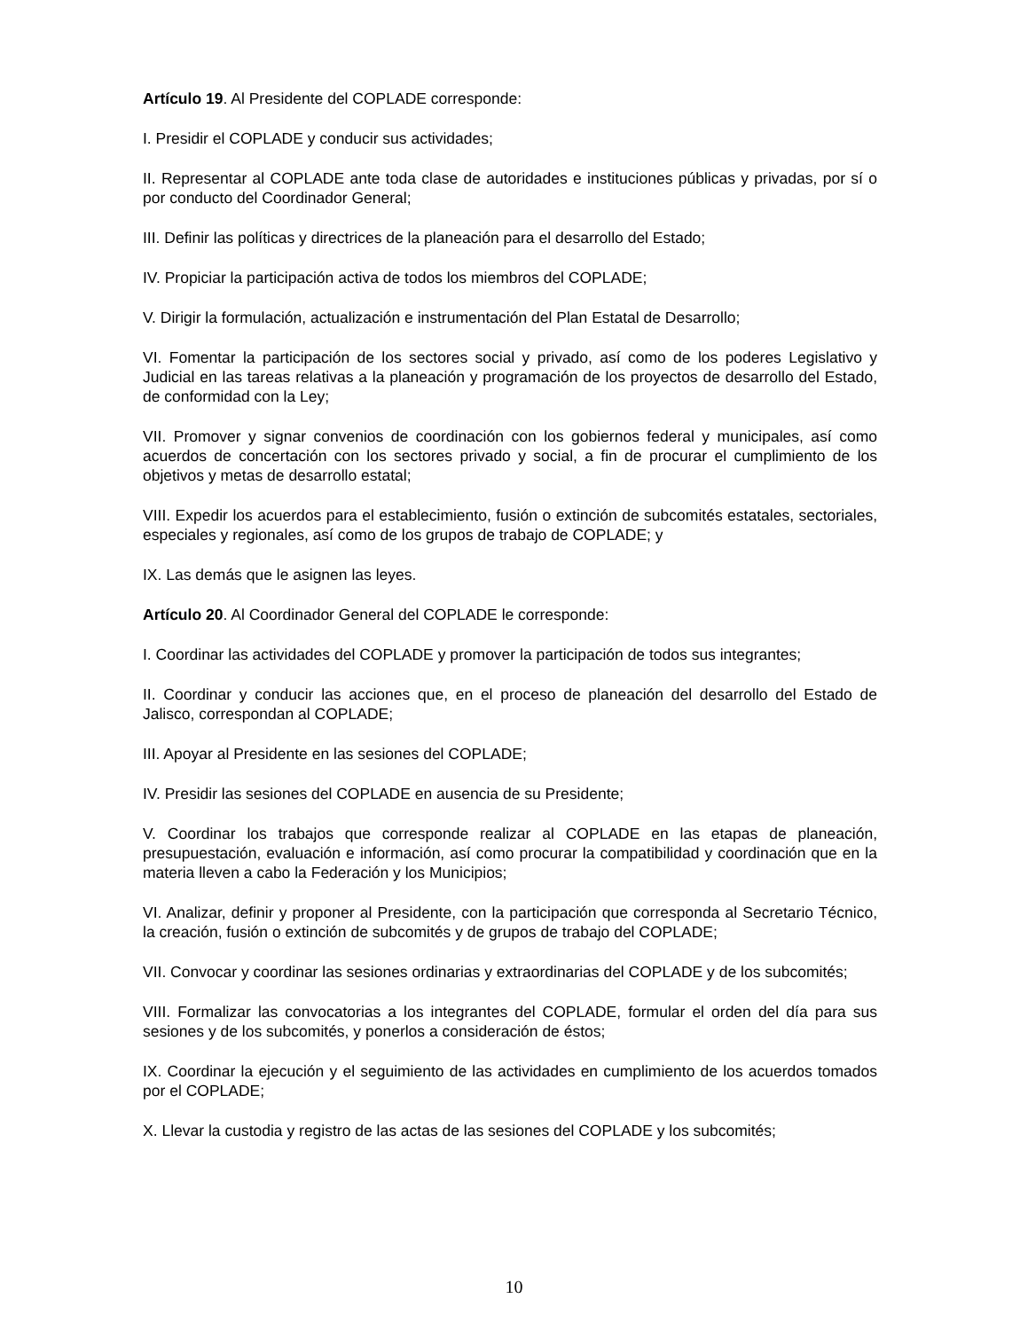Artículo 19. Al Presidente del COPLADE corresponde:
I. Presidir el COPLADE y conducir sus actividades;
II. Representar al COPLADE ante toda clase de autoridades e instituciones públicas y privadas, por sí o por conducto del Coordinador General;
III. Definir las políticas y directrices de la planeación para el desarrollo del Estado;
IV. Propiciar la participación activa de todos los miembros del COPLADE;
V. Dirigir la formulación, actualización e instrumentación del Plan Estatal de Desarrollo;
VI. Fomentar la participación de los sectores social y privado, así como de los poderes Legislativo y Judicial en las tareas relativas a la planeación y programación de los proyectos de desarrollo del Estado, de conformidad con la Ley;
VII. Promover y signar convenios de coordinación con los gobiernos federal y municipales, así como acuerdos de concertación con los sectores privado y social, a fin de procurar el cumplimiento de los objetivos y metas de desarrollo estatal;
VIII. Expedir los acuerdos para el establecimiento, fusión o extinción de subcomités estatales, sectoriales, especiales y regionales, así como de los grupos de trabajo de COPLADE; y
IX. Las demás que le asignen las leyes.
Artículo 20. Al Coordinador General del COPLADE le corresponde:
I. Coordinar las actividades del COPLADE y promover la participación de todos sus integrantes;
II. Coordinar y conducir las acciones que, en el proceso de planeación del desarrollo del Estado de Jalisco, correspondan al COPLADE;
III. Apoyar al Presidente en las sesiones del COPLADE;
IV. Presidir las sesiones del COPLADE en ausencia de su Presidente;
V. Coordinar los trabajos que corresponde realizar al COPLADE en las etapas de planeación, presupuestación, evaluación e información, así como procurar la compatibilidad y coordinación que en la materia lleven a cabo la Federación y los Municipios;
VI. Analizar, definir y proponer al Presidente, con la participación que corresponda al Secretario Técnico, la creación, fusión o extinción de subcomités y de grupos de trabajo del COPLADE;
VII. Convocar y coordinar las sesiones ordinarias y extraordinarias del COPLADE y de los subcomités;
VIII. Formalizar las convocatorias a los integrantes del COPLADE, formular el orden del día para sus sesiones y de los subcomités, y ponerlos a consideración de éstos;
IX. Coordinar la ejecución y el seguimiento de las actividades en cumplimiento de los acuerdos tomados por el COPLADE;
X. Llevar la custodia y registro de las actas de las sesiones del COPLADE y los subcomités;
10